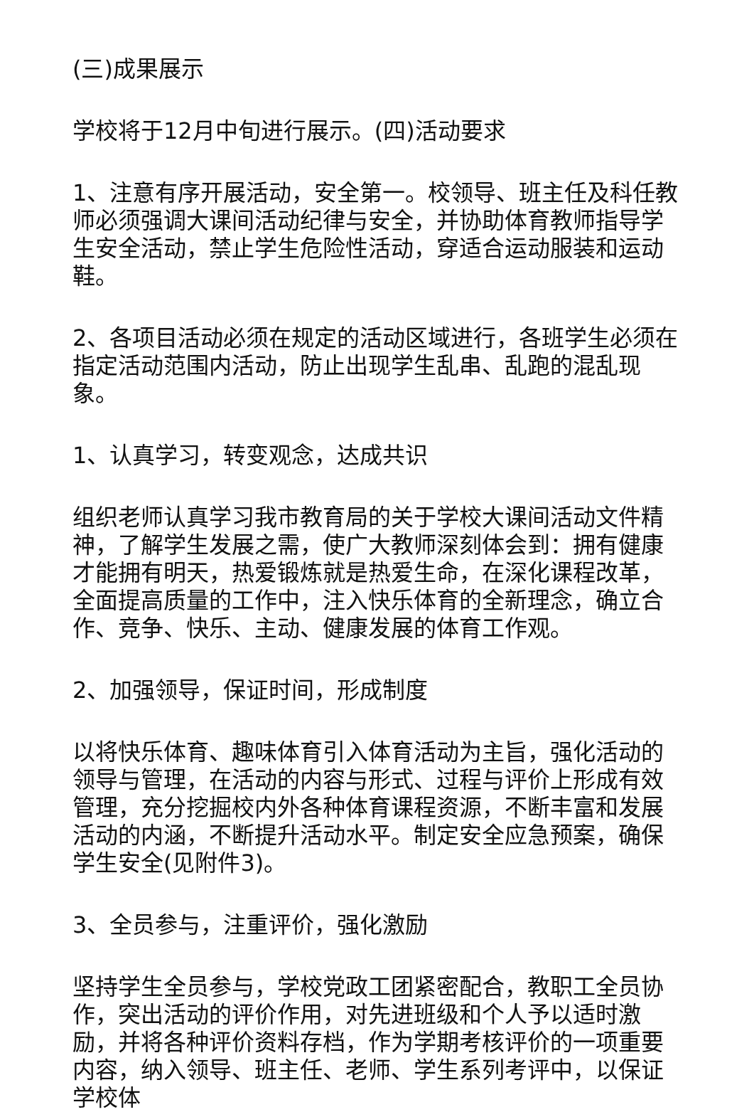(三)成果展示
学校将于12月中旬进行展示。(四)活动要求
1、注意有序开展活动，安全第一。校领导、班主任及科任教师必须强调大课间活动纪律与安全，并协助体育教师指导学生安全活动，禁止学生危险性活动，穿适合运动服装和运动鞋。
2、各项目活动必须在规定的活动区域进行，各班学生必须在指定活动范围内活动，防止出现学生乱串、乱跑的混乱现象。
1、认真学习，转变观念，达成共识
组织老师认真学习我市教育局的关于学校大课间活动文件精神，了解学生发展之需，使广大教师深刻体会到：拥有健康才能拥有明天，热爱锻炼就是热爱生命，在深化课程改革，全面提高质量的工作中，注入快乐体育的全新理念，确立合作、竞争、快乐、主动、健康发展的体育工作观。
2、加强领导，保证时间，形成制度
以将快乐体育、趣味体育引入体育活动为主旨，强化活动的领导与管理，在活动的内容与形式、过程与评价上形成有效管理，充分挖掘校内外各种体育课程资源，不断丰富和发展活动的内涵，不断提升活动水平。制定安全应急预案，确保学生安全(见附件3)。
3、全员参与，注重评价，强化激励
坚持学生全员参与，学校党政工团紧密配合，教职工全员协作，突出活动的评价作用，对先进班级和个人予以适时激励，并将各种评价资料存档，作为学期考核评价的一项重要内容，纳入领导、班主任、老师、学生系列考评中，以保证学校体